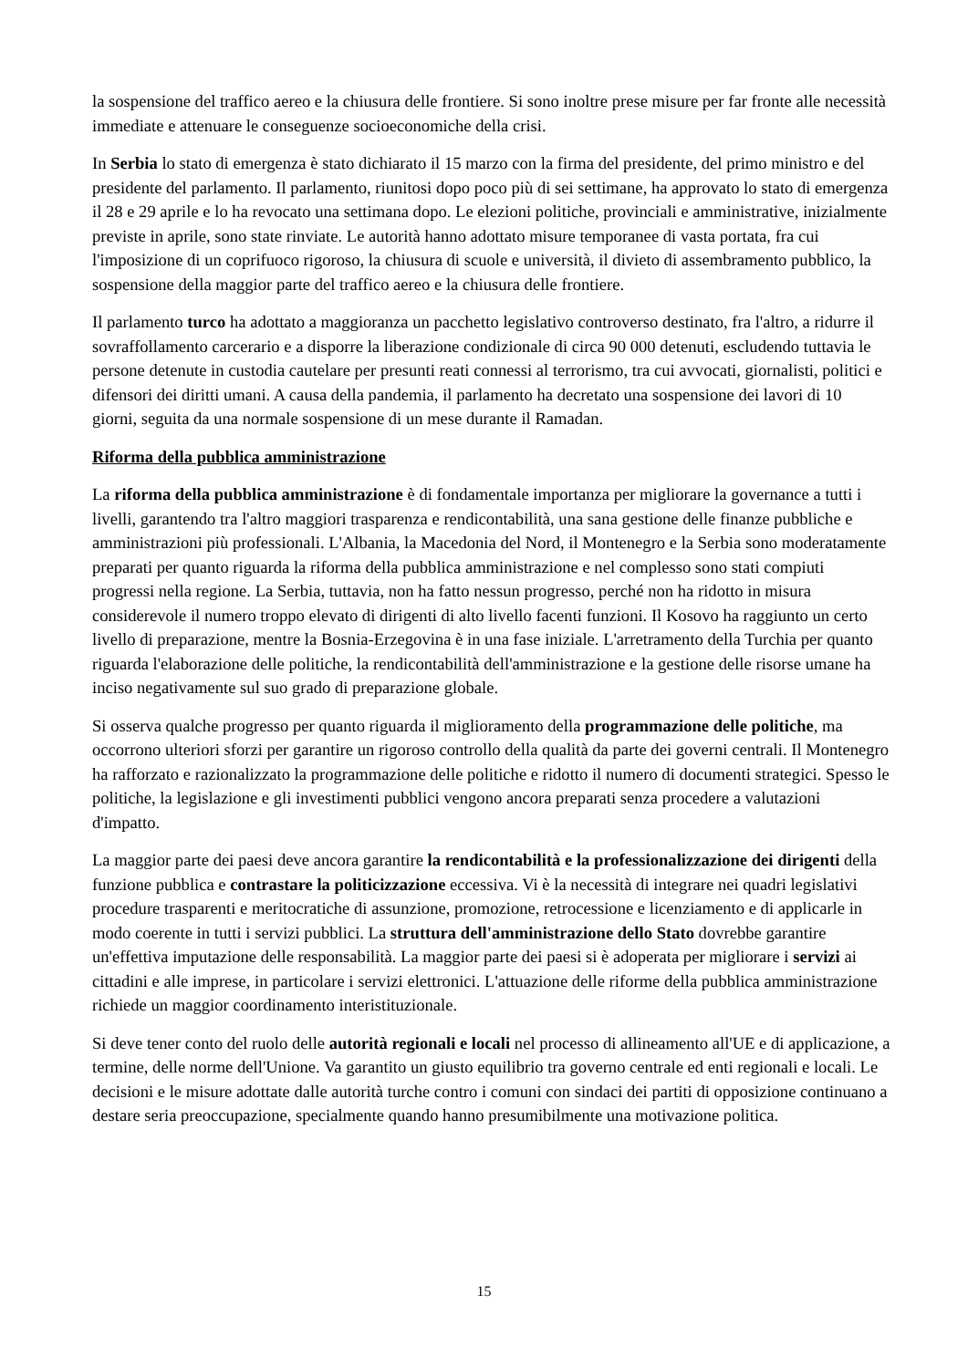la sospensione del traffico aereo e la chiusura delle frontiere. Si sono inoltre prese misure per far fronte alle necessità immediate e attenuare le conseguenze socioeconomiche della crisi.
In Serbia lo stato di emergenza è stato dichiarato il 15 marzo con la firma del presidente, del primo ministro e del presidente del parlamento. Il parlamento, riunitosi dopo poco più di sei settimane, ha approvato lo stato di emergenza il 28 e 29 aprile e lo ha revocato una settimana dopo. Le elezioni politiche, provinciali e amministrative, inizialmente previste in aprile, sono state rinviate. Le autorità hanno adottato misure temporanee di vasta portata, fra cui l'imposizione di un coprifuoco rigoroso, la chiusura di scuole e università, il divieto di assembramento pubblico, la sospensione della maggior parte del traffico aereo e la chiusura delle frontiere.
Il parlamento turco ha adottato a maggioranza un pacchetto legislativo controverso destinato, fra l'altro, a ridurre il sovraffollamento carcerario e a disporre la liberazione condizionale di circa 90 000 detenuti, escludendo tuttavia le persone detenute in custodia cautelare per presunti reati connessi al terrorismo, tra cui avvocati, giornalisti, politici e difensori dei diritti umani. A causa della pandemia, il parlamento ha decretato una sospensione dei lavori di 10 giorni, seguita da una normale sospensione di un mese durante il Ramadan.
Riforma della pubblica amministrazione
La riforma della pubblica amministrazione è di fondamentale importanza per migliorare la governance a tutti i livelli, garantendo tra l'altro maggiori trasparenza e rendicontabilità, una sana gestione delle finanze pubbliche e amministrazioni più professionali. L'Albania, la Macedonia del Nord, il Montenegro e la Serbia sono moderatamente preparati per quanto riguarda la riforma della pubblica amministrazione e nel complesso sono stati compiuti progressi nella regione. La Serbia, tuttavia, non ha fatto nessun progresso, perché non ha ridotto in misura considerevole il numero troppo elevato di dirigenti di alto livello facenti funzioni. Il Kosovo ha raggiunto un certo livello di preparazione, mentre la Bosnia-Erzegovina è in una fase iniziale. L'arretramento della Turchia per quanto riguarda l'elaborazione delle politiche, la rendicontabilità dell'amministrazione e la gestione delle risorse umane ha inciso negativamente sul suo grado di preparazione globale.
Si osserva qualche progresso per quanto riguarda il miglioramento della programmazione delle politiche, ma occorrono ulteriori sforzi per garantire un rigoroso controllo della qualità da parte dei governi centrali. Il Montenegro ha rafforzato e razionalizzato la programmazione delle politiche e ridotto il numero di documenti strategici. Spesso le politiche, la legislazione e gli investimenti pubblici vengono ancora preparati senza procedere a valutazioni d'impatto.
La maggior parte dei paesi deve ancora garantire la rendicontabilità e la professionalizzazione dei dirigenti della funzione pubblica e contrastare la politicizzazione eccessiva. Vi è la necessità di integrare nei quadri legislativi procedure trasparenti e meritocratiche di assunzione, promozione, retrocessione e licenziamento e di applicarle in modo coerente in tutti i servizi pubblici. La struttura dell'amministrazione dello Stato dovrebbe garantire un'effettiva imputazione delle responsabilità. La maggior parte dei paesi si è adoperata per migliorare i servizi ai cittadini e alle imprese, in particolare i servizi elettronici. L'attuazione delle riforme della pubblica amministrazione richiede un maggior coordinamento interistituzionale.
Si deve tener conto del ruolo delle autorità regionali e locali nel processo di allineamento all'UE e di applicazione, a termine, delle norme dell'Unione. Va garantito un giusto equilibrio tra governo centrale ed enti regionali e locali. Le decisioni e le misure adottate dalle autorità turche contro i comuni con sindaci dei partiti di opposizione continuano a destare seria preoccupazione, specialmente quando hanno presumibilmente una motivazione politica.
15